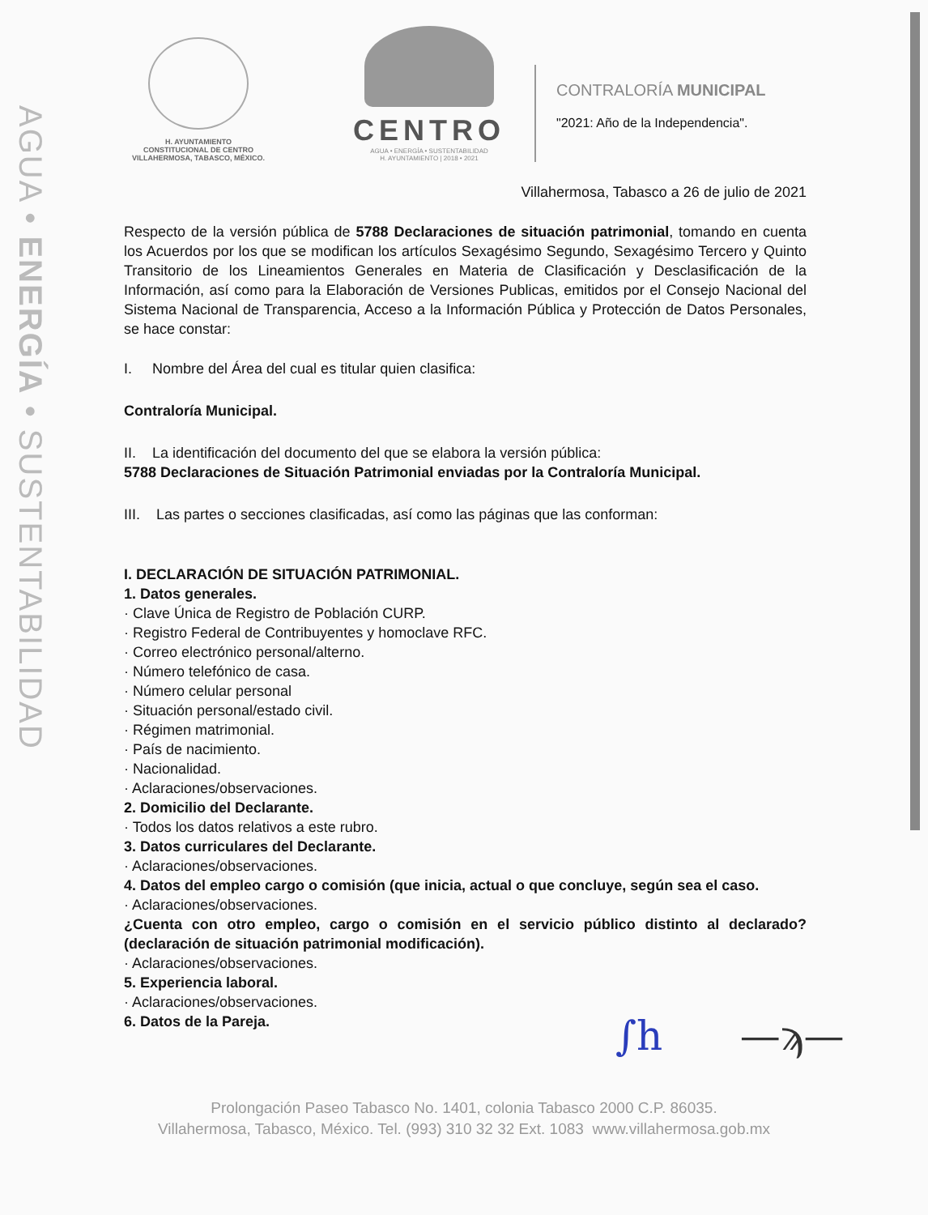AGUA • ENERGÍA • SUSTENTABILIDAD
H. AYUNTAMIENTO
CONSTITUCIONAL DE CENTRO
VILLAHERMOSA, TABASCO, MÉXICO.
CENTRO
AGUA • ENERGÍA • SUSTENTABILIDAD
H. AYUNTAMIENTO | 2018 • 2021
CONTRALORÍA MUNICIPAL
"2021: Año de la Independencia".
Villahermosa, Tabasco a 26 de julio de 2021
Respecto de la versión pública de 5788 Declaraciones de situación patrimonial, tomando en cuenta los Acuerdos por los que se modifican los artículos Sexagésimo Segundo, Sexagésimo Tercero y Quinto Transitorio de los Lineamientos Generales en Materia de Clasificación y Desclasificación de la Información, así como para la Elaboración de Versiones Publicas, emitidos por el Consejo Nacional del Sistema Nacional de Transparencia, Acceso a la Información Pública y Protección de Datos Personales, se hace constar:
I. Nombre del Área del cual es titular quien clasifica:
Contraloría Municipal.
II. La identificación del documento del que se elabora la versión pública:
5788 Declaraciones de Situación Patrimonial enviadas por la Contraloría Municipal.
III. Las partes o secciones clasificadas, así como las páginas que las conforman:
I. DECLARACIÓN DE SITUACIÓN PATRIMONIAL.
1. Datos generales.
· Clave Única de Registro de Población CURP.
· Registro Federal de Contribuyentes y homoclave RFC.
· Correo electrónico personal/alterno.
· Número telefónico de casa.
· Número celular personal
· Situación personal/estado civil.
· Régimen matrimonial.
· País de nacimiento.
· Nacionalidad.
· Aclaraciones/observaciones.
2. Domicilio del Declarante.
· Todos los datos relativos a este rubro.
3. Datos curriculares del Declarante.
· Aclaraciones/observaciones.
4. Datos del empleo cargo o comisión (que inicia, actual o que concluye, según sea el caso.
· Aclaraciones/observaciones.
¿Cuenta con otro empleo, cargo o comisión en el servicio público distinto al declarado? (declaración de situación patrimonial modificación).
· Aclaraciones/observaciones.
5. Experiencia laboral.
· Aclaraciones/observaciones.
6. Datos de la Pareja.
∫h —ϡ—
Prolongación Paseo Tabasco No. 1401, colonia Tabasco 2000 C.P. 86035.
Villahermosa, Tabasco, México. Tel. (993) 310 32 32 Ext. 1083 www.villahermosa.gob.mx